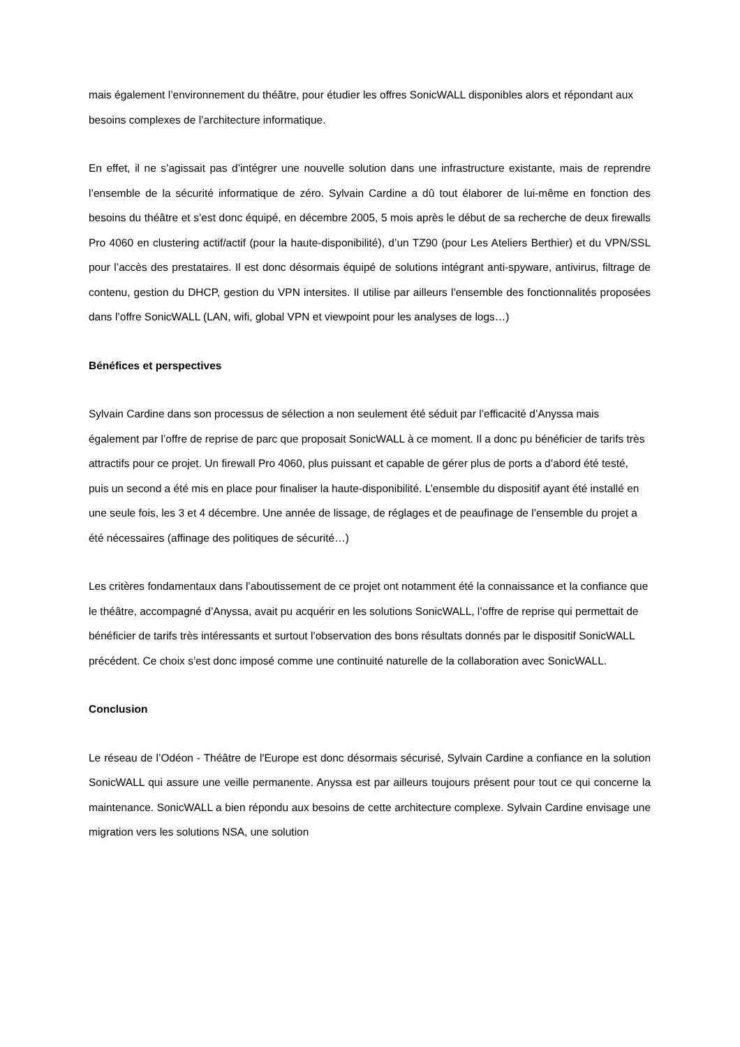mais également l’environnement du théâtre, pour étudier les offres SonicWALL disponibles alors et répondant aux besoins complexes de l’architecture informatique.
En effet, il ne s’agissait pas d’intégrer une nouvelle solution dans une infrastructure existante, mais de reprendre l’ensemble de la sécurité informatique de zéro. Sylvain Cardine a dû tout élaborer de lui-même en fonction des besoins du théâtre et s’est donc équipé, en décembre 2005, 5 mois après le début de sa recherche de deux firewalls Pro 4060 en clustering actif/actif (pour la haute-disponibilité), d’un TZ90 (pour Les Ateliers Berthier) et du VPN/SSL pour l’accès des prestataires. Il est donc désormais équipé de solutions intégrant anti-spyware, antivirus, filtrage de contenu, gestion du DHCP, gestion du VPN intersites. Il utilise par ailleurs l’ensemble des fonctionnalités proposées dans l’offre SonicWALL (LAN, wifi, global VPN et viewpoint pour les analyses de logs…)
Bénéfices et perspectives
Sylvain Cardine dans son processus de sélection a non seulement été séduit par l’efficacité d’Anyssa mais également par l’offre de reprise de parc que proposait SonicWALL à ce moment. Il a donc pu bénéficier de tarifs très attractifs pour ce projet. Un firewall Pro 4060, plus puissant et capable de gérer plus de ports a d’abord été testé, puis un second a été mis en place pour finaliser la haute-disponibilité. L’ensemble du dispositif ayant été installé en une seule fois, les 3 et 4 décembre. Une année de lissage, de réglages et de peaufinage de l’ensemble du projet a été nécessaires (affinage des politiques de sécurité…)
Les critères fondamentaux dans l’aboutissement de ce projet ont notamment été la connaissance et la confiance que le théâtre, accompagné d’Anyssa, avait pu acquérir en les solutions SonicWALL, l’offre de reprise qui permettait de bénéficier de tarifs très intéressants et surtout l’observation des bons résultats donnés par le dispositif SonicWALL précédent. Ce choix s’est donc imposé comme une continuité naturelle de la collaboration avec SonicWALL.
Conclusion
Le réseau de l’Odéon - Théâtre de l'Europe est donc désormais sécurisé, Sylvain Cardine a confiance en la solution SonicWALL qui assure une veille permanente. Anyssa est par ailleurs toujours présent pour tout ce qui concerne la maintenance. SonicWALL a bien répondu aux besoins de cette architecture complexe. Sylvain Cardine envisage une migration vers les solutions NSA, une solution